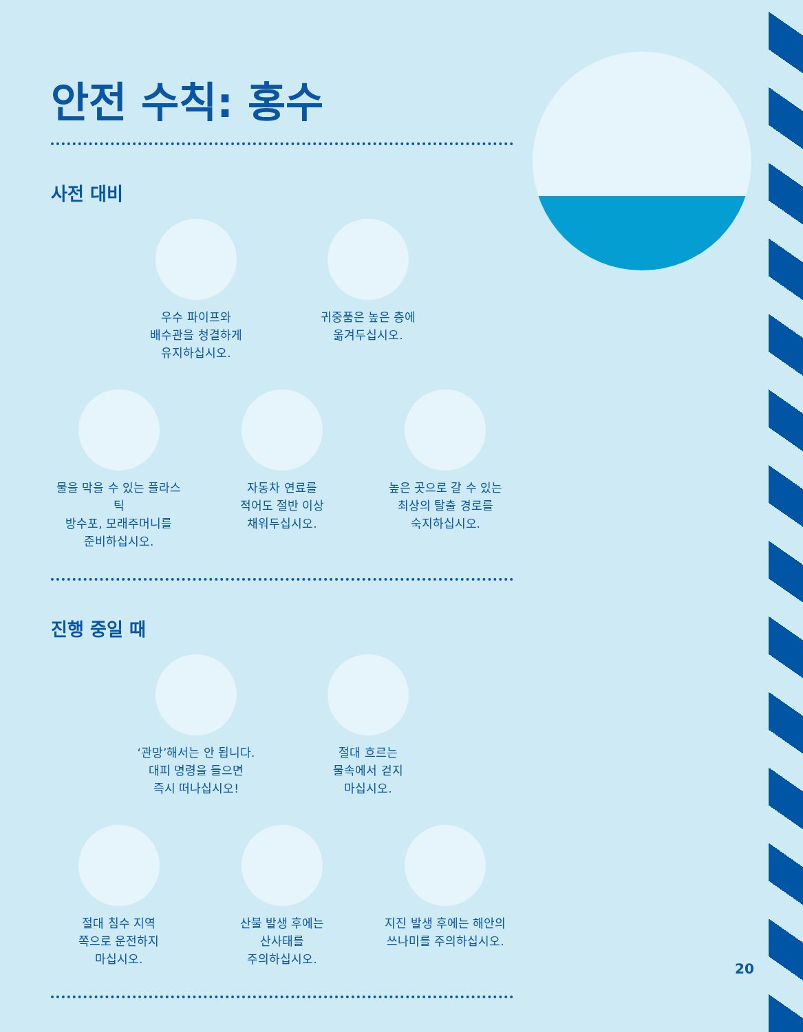안전 수칙: 홍수
사전 대비
우수 파이프와
배수관을 청결하게
유지하십시오.
귀중품은 높은 층에
옮겨두십시오.
물을 막을 수 있는 플라스틱
방수포, 모래주머니를
준비하십시오.
자동차 연료를
적어도 절반 이상
채워두십시오.
높은 곳으로 갈 수 있는
최상의 탈출 경로를
숙지하십시오.
진행 중일 때
‘관망’해서는 안 됩니다.
대피 명령을 들으면
즉시 떠나십시오!
절대 흐르는
물속에서 걷지
마십시오.
절대 침수 지역
쪽으로 운전하지
마십시오.
산불 발생 후에는
산사태를
주의하십시오.
지진 발생 후에는 해안의
쓰나미를 주의하십시오.
20